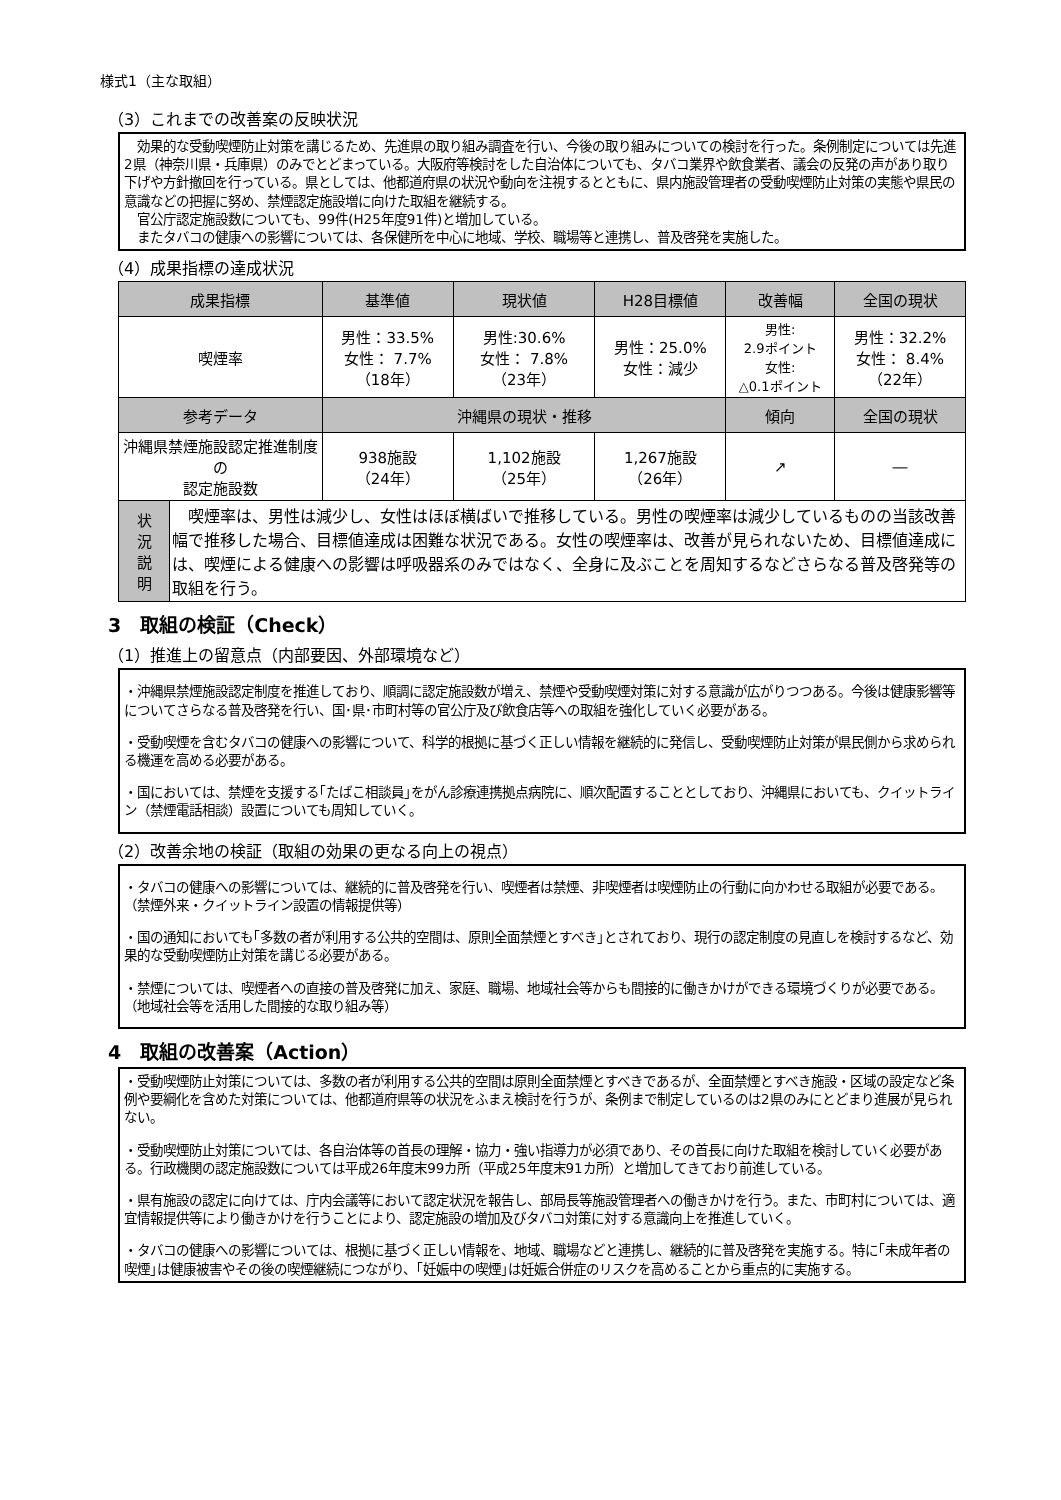様式1（主な取組）
（3）これまでの改善案の反映状況
　効果的な受動喫煙防止対策を講じるため、先進県の取り組み調査を行い、今後の取り組みについての検討を行った。条例制定については先進2県（神奈川県・兵庫県）のみでとどまっている。大阪府等検討をした自治体についても、タバコ業界や飲食業者、議会の反発の声があり取り下げや方針撤回を行っている。県としては、他都道府県の状況や動向を注視するとともに、県内施設管理者の受動喫煙防止対策の実態や県民の意識などの把握に努め、禁煙認定施設増に向けた取組を継続する。
　官公庁認定施設数についても、99件(H25年度91件)と増加している。
　またタバコの健康への影響については、各保健所を中心に地域、学校、職場等と連携し、普及啓発を実施した。
（4）成果指標の達成状況
| 成果指標 | | 基準値 | 現状値 | H28目標値 | 改善幅 | 全国の現状 |
| --- | --- | --- | --- | --- | --- | --- |
| 喫煙率 | | 男性：33.5% 女性： 7.7% （18年） | 男性:30.6% 女性： 7.8% （23年） | 男性：25.0% 女性：減少 | 男性: 2.9ポイント 女性: △0.1ポイント | 男性：32.2% 女性： 8.4% （22年） |
| 参考データ | | 沖縄県の現状・推移 | | | 傾向 | 全国の現状 |
| 沖縄県禁煙施設認定推進制度の 認定施設数 | | 938施設 （24年） | 1,102施設 （25年） | 1,267施設 （26年） | ↗ | ― |
| 状 況 説 明 | 喫煙率は、男性は減少し、女性はほぼ横ばいで推移している。男性の喫煙率は減少しているものの当該改善幅で推移した場合、目標値達成は困難な状況である。女性の喫煙率は、改善が見られないため、目標値達成には、喫煙による健康への影響は呼吸器系のみではなく、全身に及ぶことを周知するなどさらなる普及啓発等の取組を行う。 | | | | | |
3　取組の検証（Check）
（1）推進上の留意点（内部要因、外部環境など）
・沖縄県禁煙施設認定制度を推進しており、順調に認定施設数が増え、禁煙や受動喫煙対策に対する意識が広がりつつある。今後は健康影響等についてさらなる普及啓発を行い、国･県･市町村等の官公庁及び飲食店等への取組を強化していく必要がある。
・受動喫煙を含むタバコの健康への影響について、科学的根拠に基づく正しい情報を継続的に発信し、受動喫煙防止対策が県民側から求められる機運を高める必要がある。
・国においては、禁煙を支援する｢たばこ相談員｣をがん診療連携拠点病院に、順次配置することとしており、沖縄県においても、クイットライン（禁煙電話相談）設置についても周知していく。
（2）改善余地の検証（取組の効果の更なる向上の視点）
・タバコの健康への影響については、継続的に普及啓発を行い、喫煙者は禁煙、非喫煙者は喫煙防止の行動に向かわせる取組が必要である。（禁煙外来・クイットライン設置の情報提供等）
・国の通知においても｢多数の者が利用する公共的空間は、原則全面禁煙とすべき｣とされており、現行の認定制度の見直しを検討するなど、効果的な受動喫煙防止対策を講じる必要がある。
・禁煙については、喫煙者への直接の普及啓発に加え、家庭、職場、地域社会等からも間接的に働きかけができる環境づくりが必要である。（地域社会等を活用した間接的な取り組み等）
4　取組の改善案（Action）
・受動喫煙防止対策については、多数の者が利用する公共的空間は原則全面禁煙とすべきであるが、全面禁煙とすべき施設・区域の設定など条例や要綱化を含めた対策については、他都道府県等の状況をふまえ検討を行うが、条例まで制定しているのは2県のみにとどまり進展が見られない。
・受動喫煙防止対策については、各自治体等の首長の理解・協力・強い指導力が必須であり、その首長に向けた取組を検討していく必要がある。行政機関の認定施設数については平成26年度末99カ所（平成25年度末91カ所）と増加してきており前進している。
・県有施設の認定に向けては、庁内会議等において認定状況を報告し、部局長等施設管理者への働きかけを行う。また、市町村については、適宜情報提供等により働きかけを行うことにより、認定施設の増加及びタバコ対策に対する意識向上を推進していく。
・タバコの健康への影響については、根拠に基づく正しい情報を、地域、職場などと連携し、継続的に普及啓発を実施する。特に｢未成年者の喫煙｣は健康被害やその後の喫煙継続につながり、｢妊娠中の喫煙｣は妊娠合併症のリスクを高めることから重点的に実施する。